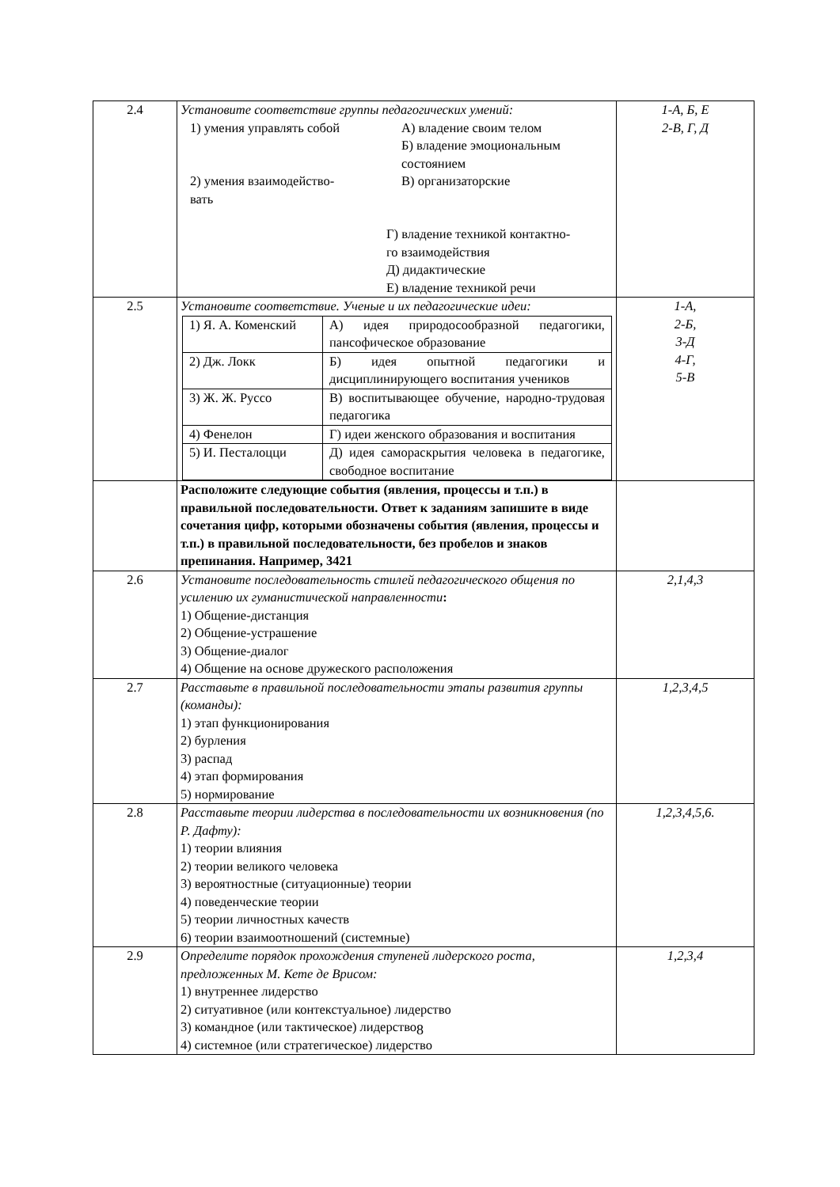| 2.4 | Установите соответствие группы педагогических умений: 1) умения управлять собой А) владение своим телом Б) владение эмоциональным состоянием 2) умения взаимодейство- вать В) организаторские Г) владение техникой контактно- го взаимодействия Д) дидактические Е) владение техникой речи | 1-А, Б, Е 2-В, Г, Д |
| 2.5 | Установите соответствие. Ученые и их педагогические идеи: / 1) Я. А. Коменский / А) идея природосообразной педагогики, пансофическое образование / / 2) Дж. Локк / Б) идея опытной педагогики и дисциплинирующего воспитания учеников / / 3) Ж. Ж. Руссо / В) воспитывающее обучение, народно-трудовая педагогика / / 4) Фенелон / Г) идеи женского образования и воспитания / / 5) И. Песталоцци / Д) идея самораскрытия человека в педагогике, свободное воспитание / | 1-А, 2-Б, 3-Д 4-Г, 5-В |
| | Расположите следующие события (явления, процессы и т.п.) в правильной последовательности. Ответ к заданиям запишите в виде сочетания цифр, которыми обозначены события (явления, процессы и т.п.) в правильной последовательности, без пробелов и знаков препинания. Например, 3421 | |
| 2.6 | Установите последовательность стилей педагогического общения по усилению их гуманистической направленности : 1) Общение-дистанция 2) Общение-устрашение 3) Общение-диалог 4) Общение на основе дружеского расположения | 2,1,4,3 |
| 2.7 | Расставьте в правильной последовательности этапы развития группы (команды): 1) этап функционирования 2) бурления 3) распад 4) этап формирования 5) нормирование | 1,2,3,4,5 |
| 2.8 | Расставьте теории лидерства в последовательности их возникновения (по Р. Дафту): 1) теории влияния 2) теории великого человека 3) вероятностные (ситуационные) теории 4) поведенческие теории 5) теории личностных качеств 6) теории взаимоотношений (системные) | 1,2,3,4,5,6. |
| 2.9 | Определите порядок прохождения ступеней лидерского роста, предложенных М. Кете де Врисом: 1) внутреннее лидерство 2) ситуативное (или контекстуальное) лидерство 3) командное (или тактическое) лидерство 4) системное (или стратегическое) лидерство | 1,2,3,4 |
8